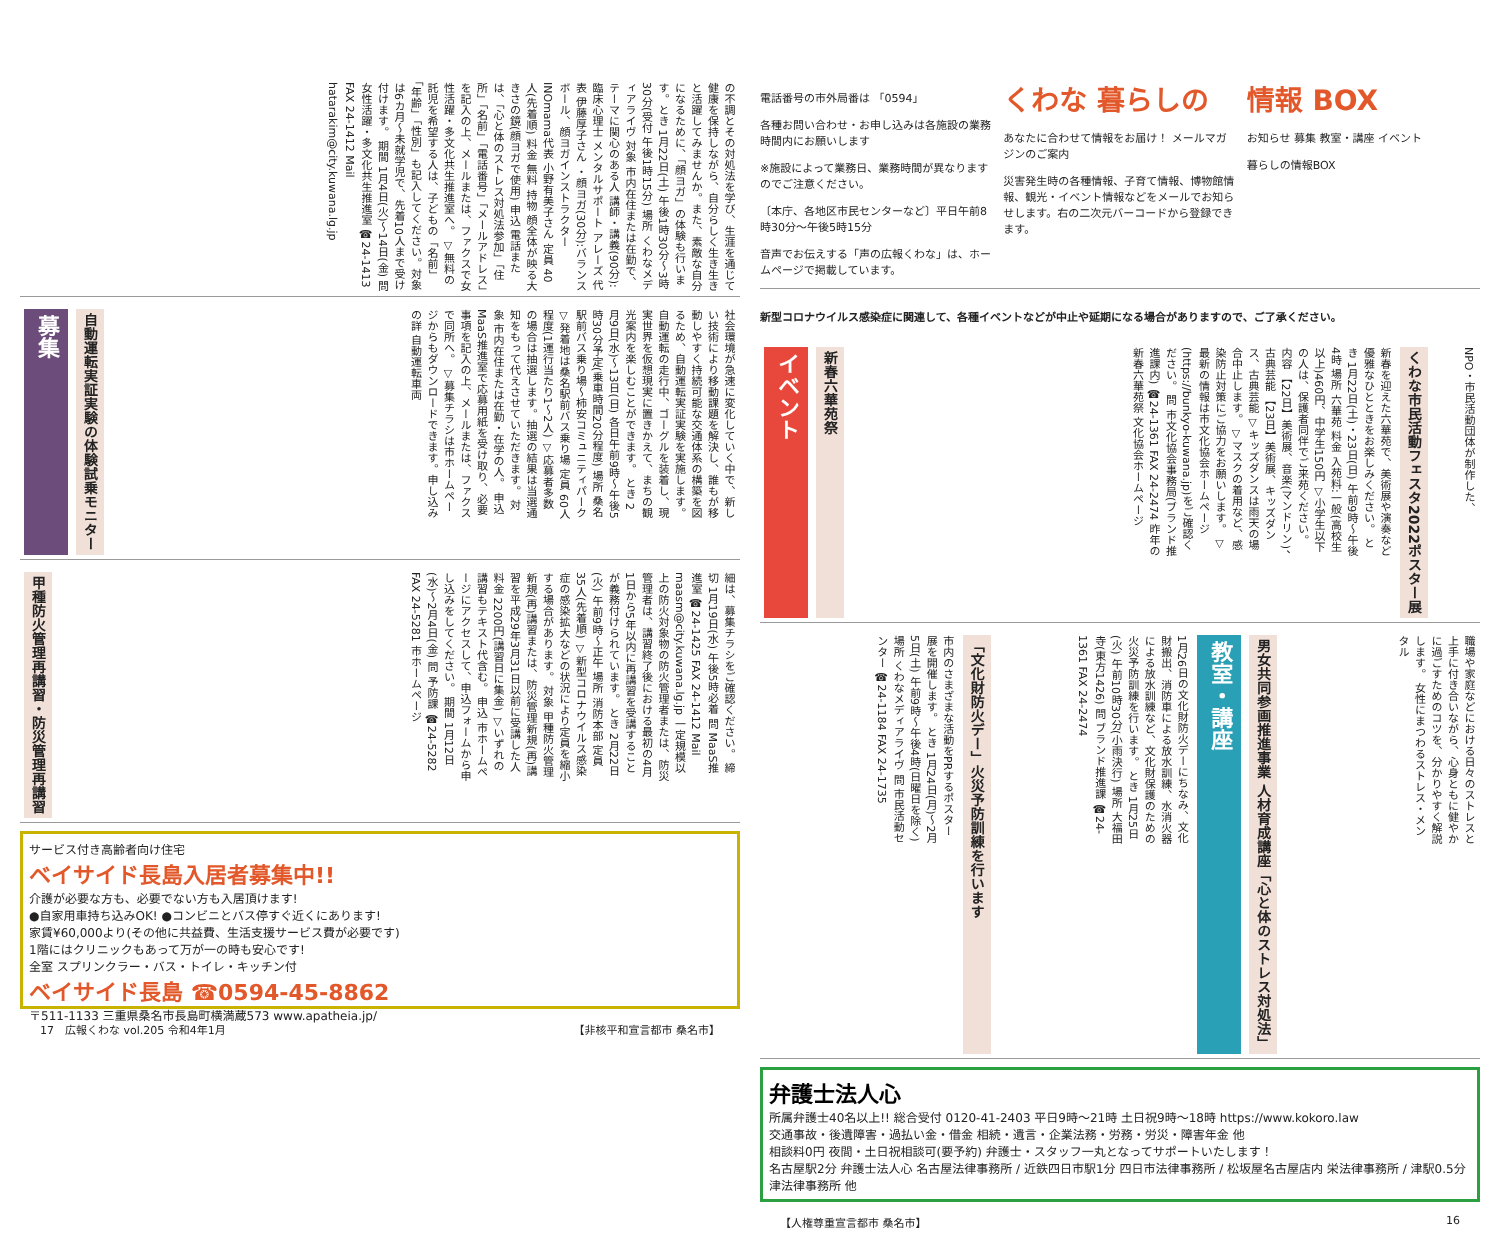の不調とその対処法を学び、生涯を通じて健康を保持しながら、自分らしく生き生きと活躍してみませんか。また、素敵な自分になるために、「顔ヨガ」の体験も行います。とき 1月22日(土) 午後1時30分～3時30分(受付 午後1時15分) 場所 くわなメディアライヴ 対象 市内在住または在勤で、テーマに関心のある人 講師・講義(90分):臨床心理士 メンタルサポート アレーズ 代表 伊藤厚子さん ・顔ヨガ(30分):バランスボール、顔ヨガインストラクター INOmama代表 小野有美子さん 定員 40人(先着順) 料金 無料 持物 顔全体が映る大きさの鏡(顔ヨガで使用) 申込 電話または、「心と体のストレス対処法参加」「住所」「名前」「電話番号」「メールアドレス」を記入の上、メールまたは、ファクスで女性活躍・多文化共生推進室へ。 ▽無料の託児を希望する人は、子どもの「名前」「年齢」「性別」も記入してください。対象は6カ月～未就学児で、先着10人まで受け付けます。 期間 1月4日(火)～14日(金) 問 女性活躍・多文化共生推進室 ☎24-1413 FAX 24-1412 Mail hatarakim@city.kuwana.lg.jp
募集
自動運転実証実験の体験試乗モニター
社会環境が急速に変化していく中で、新しい技術により移動課題を解決し、誰もが移動しやすく持続可能な交通体系の構築を図るため、自動運転実証実験を実施します。自動運転の走行中、ゴーグルを装着し、現実世界を仮想現実に置きかえて、まちの観光案内を楽しむことができます。 とき 2月9日(水)～13日(日) 各日午前9時～午後5時30分予定(乗車時間20分程度) 場所 桑名駅前バス乗り場～柿安コミュニティパーク ▽発着地は桑名駅前バス乗り場 定員 60人程度(1運行当たり1～2人) ▽応募者多数の場合は抽選します。抽選の結果は当選通知をもって代えさせていただきます。 対象 市内在住または在勤・在学の人。 申込 MaaS推進室で応募用紙を受け取り、必要事項を記入の上、メールまたは、ファクスで同所へ。 ▽募集チラシは市ホームページからもダウンロードできます。申し込みの詳 自動運転車両
甲種防火管理再講習・防災管理再講習
細は、募集チラシをご確認ください。 締切 1月19日(水) 午後5時必着 問 MaaS推進室 ☎24-1425 FAX 24-1412 Mail maasm@city.kuwana.lg.jp 一定規模以上の防火対象物の防火管理者または、防災管理者は、講習終了後における最初の4月1日から5年以内に再講習を受講することが義務付けられています。 とき 2月22日(火) 午前9時～正午 場所 消防本部 定員 35人(先着順) ▽新型コロナウイルス感染症の感染拡大などの状況により定員を縮小する場合があります。 対象 甲種防火管理新規(再)講習または、防災管理新規(再)講習を平成29年3月31日以前に受講した人 料金 2200円(講習日に集金) ▽いずれの講習もテキスト代含む。 申込 市ホームページにアクセスして、申込フォームから申し込みをしてください。 期間 1月12日(水)～2月4日(金) 問 予防課 ☎24-5282 FAX 24-5281 市ホームページ
サービス付き高齢者向け住宅
ベイサイド長島入居者募集中!!
介護が必要な方も、必要でない方も入居頂けます!
●自家用車持ち込みOK! ●コンビニとバス停すぐ近くにあります!
家賃¥60,000より(その他に共益費、生活支援サービス費が必要です)
1階にはクリニックもあって万が一の時も安心です!
全室 スプリンクラー・バス・トイレ・キッチン付
ベイサイド長島 ☎0594-45-8862
〒511-1133 三重県桑名市長島町横満蔵573 www.apatheia.jp/
17　広報くわな vol.205 令和4年1月 【非核平和宣言都市 桑名市】
電話番号の市外局番は 「0594」
各種お問い合わせ・お申し込みは各施設の業務時間内にお願いします
※施設によって業務日、業務時間が異なりますのでご注意ください。
〔本庁、各地区市民センターなど〕平日午前8時30分～午後5時15分
音声でお伝えする「声の広報くわな」は、ホームページで掲載しています。
くわな 暮らしの
あなたに合わせて情報をお届け！ メールマガジンのご案内
災害発生時の各種情報、子育て情報、博物館情報、観光・イベント情報などをメールでお知らせします。右の二次元バーコードから登録できます。
情報 BOX
お知らせ 募集 教室・講座 イベント
暮らしの情報BOX
新型コロナウイルス感染症に関連して、各種イベントなどが中止や延期になる場合がありますので、ご了承ください。
イベント
新春六華苑祭
新春を迎えた六華苑で、美術展や演奏など優雅なひとときをお楽しみください。 とき 1月22日(土)・23日(日) 午前9時～午後4時 場所 六華苑 料金 入苑料:一般(高校生以上)460円、中学生150円 ▽小学生以下の人は、保護者同伴でご来苑ください。 内容 【22日】美術展、音楽(マンドリン)、古典芸能 【23日】美術展、キッズダンス、古典芸能 ▽キッズダンスは雨天の場合中止します。 ▽マスクの着用など、感染防止対策にご協力をお願いします。 ▽最新の情報は市文化協会ホームページ(https://bunkyo-kuwana.jp)をご確認ください。 問 市文化協会事務局(ブランド推進課内) ☎24-1361 FAX 24-2474 昨年の新春六華苑祭 文化協会ホームページ
くわな市民活動フェスタ2022ポスター展
NPO・市民活動団体が制作した、
市内のさまざまな活動をPRするポスター展を開催します。 とき 1月24日(月)～2月5日(土) 午前9時～午後4時(日曜日を除く) 場所 くわなメディアライヴ 問 市民活動センター ☎24-1184 FAX 24-1735
「文化財防火デー」火災予防訓練を行います
1月26日の文化財防火デーにちなみ、文化財搬出、消防車による放水訓練、水消火器による放水訓練など、文化財保護のための火災予防訓練を行います。 とき 1月25日(火) 午前10時30分(小雨決行) 場所 大福田寺(東方1426) 問 ブランド推進課 ☎24-1361 FAX 24-2474
教室・講座
男女共同参画推進事業 人材育成講座「心と体のストレス対処法」
職場や家庭などにおける日々のストレスと上手に付き合いながら、心身ともに健やかに過ごすためのコツを、分かりやすく解説します。 女性にまつわるストレス・メンタル
弁護士法人心
所属弁護士40名以上!! 総合受付 0120-41-2403 平日9時～21時 土日祝9時～18時 https://www.kokoro.law
交通事故・後遺障害・過払い金・借金 相続・遺言・企業法務・労務・労災・障害年金 他
相談料0円 夜間・土日祝相談可(要予約) 弁護士・スタッフ一丸となってサポートいたします！
名古屋駅2分 弁護士法人心 名古屋法律事務所 / 近鉄四日市駅1分 四日市法律事務所 / 松坂屋名古屋店内 栄法律事務所 / 津駅0.5分 津法律事務所 他
【人権尊重宣言都市 桑名市】 16